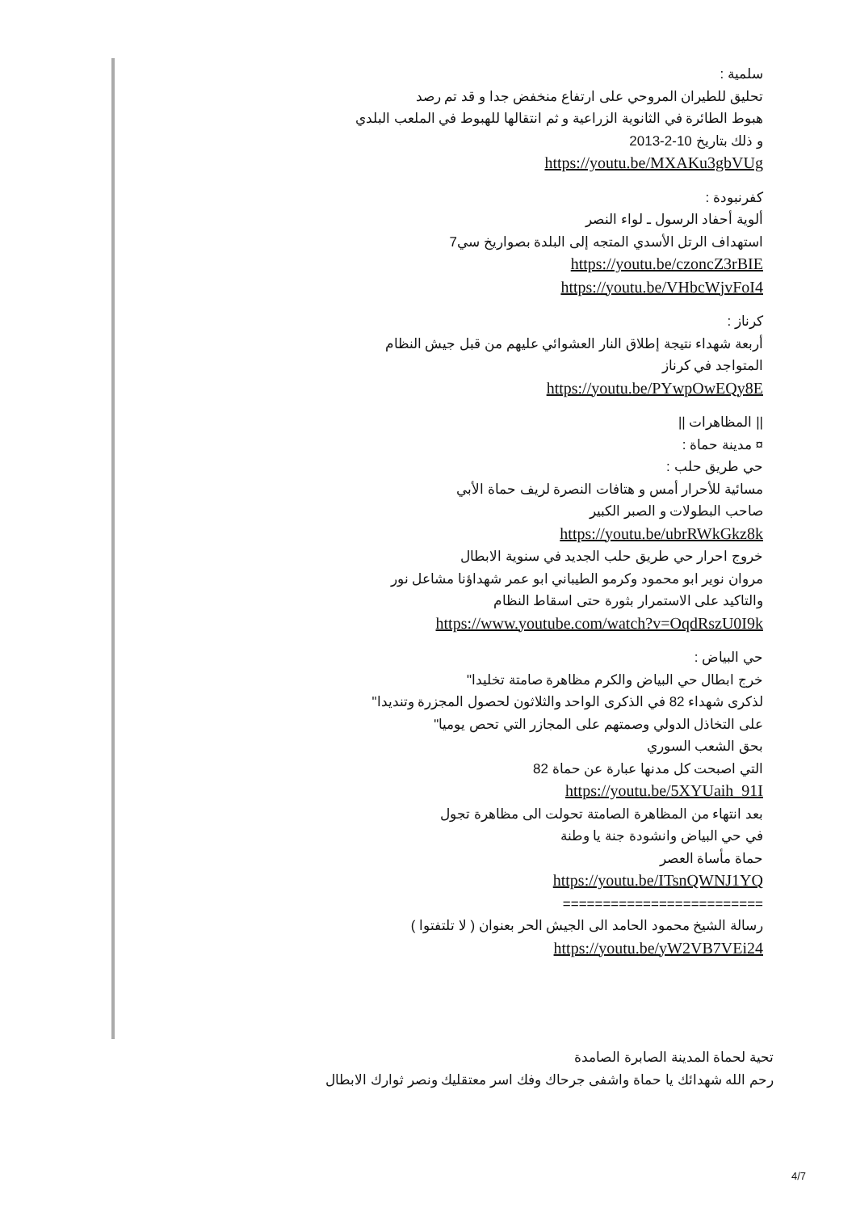سلمية :
تحليق للطيران المروحي على ارتفاع منخفض جدا و قد تم رصد
هبوط الطائرة في الثانوية الزراعية و ثم انتقالها للهبوط في الملعب البلدي
و ذلك بتاريخ 10-2-2013
https://youtu.be/MXAKu3gbVUg
كفرنبودة :
ألوية أحفاد الرسول ـ لواء النصر
استهداف الرتل الأسدي المتجه إلى البلدة بصواريخ سي7
https://youtu.be/czoncZ3rBIE
https://youtu.be/VHbcWjvFoI4
كرناز :
أربعة شهداء نتيجة إطلاق النار العشوائي عليهم من قبل جيش النظام
المتواجد في كرناز
https://youtu.be/PYwpOwEQy8E
|| المظاهرات ||
¤ مدينة حماة :
حي طريق حلب :
مسائية للأحرار أمس و هتافات النصرة لريف حماة الأبي
صاحب البطولات و الصبر الكبير
https://youtu.be/ubrRWkGkz8k
خروج احرار حي طريق حلب الجديد في سنوية الابطال
مروان نوير ابو محمود وكرمو الطيباني ابو عمر شهداؤنا مشاعل نور
والتاكيد على الاستمرار بثورة حتى اسقاط النظام
https://www.youtube.com/watch?v=OqdRszU0I9k
حي البياض :
خرج ابطال حي البياض والكرم مظاهرة صامتة تخليدا"
لذكرى شهداء 82 في الذكرى الواحد والثلاثون لحصول المجزرة وتنديدا"
على التخاذل الدولي وصمتهم على المجازر التي تحص يوميا"
بحق الشعب السوري
التي اصبحت كل مدنها عبارة عن حماة 82
https://youtu.be/5XYUaih_91I
بعد انتهاء من المظاهرة الصامتة تحولت الى مظاهرة تجول
في حي البياض وانشودة جنة يا وطنة
حماة مأساة العصر
https://youtu.be/ITsnQWNJ1YQ
=========================
رسالة الشيخ محمود الحامد الى الجيش الحر بعنوان ( لا تلتفتوا )
https://youtu.be/yW2VB7VEi24
تحية لحماة المدينة الصابرة الصامدة
رحم الله شهدائك يا حماة واشفى جرحاك وفك اسر معتقليك ونصر ثوارك الابطال
4/7